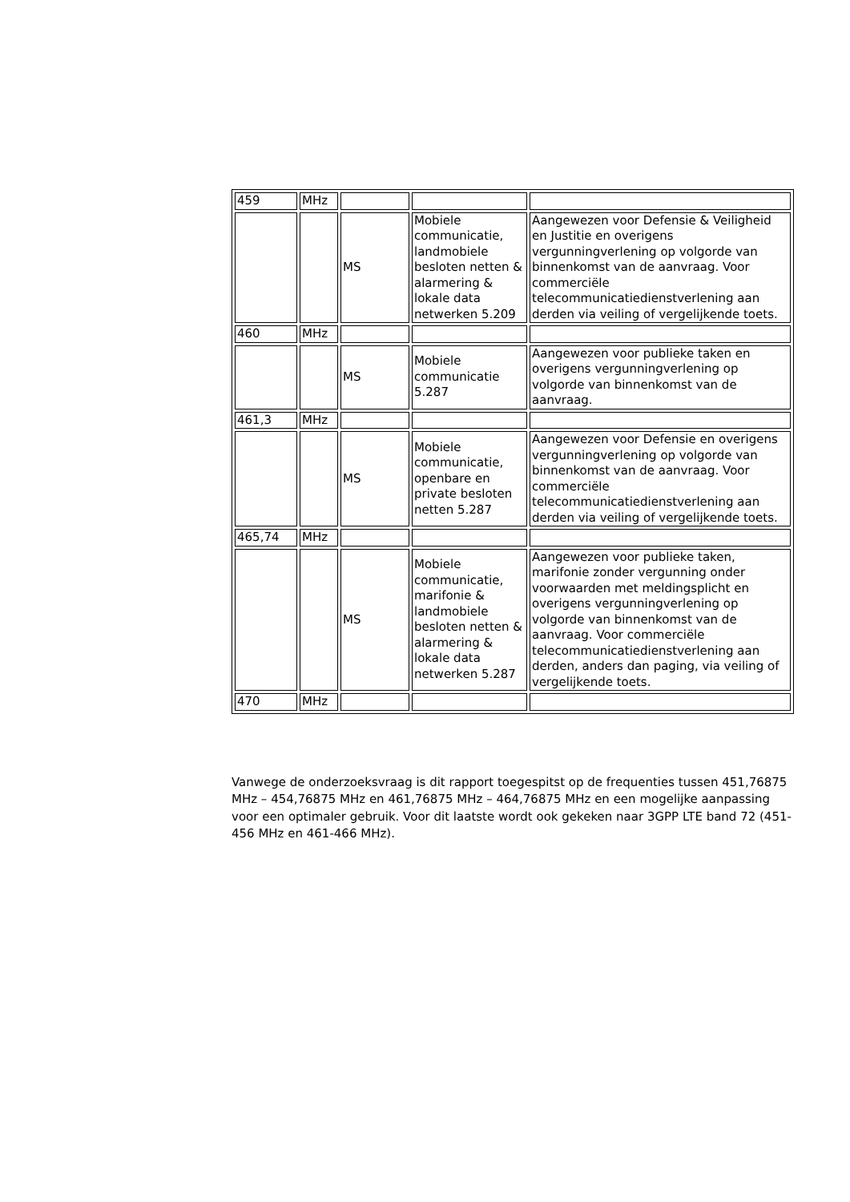| 459 | MHz | | | |
| | | MS | Mobiele communicatie, landmobiele besloten netten & alarmering & lokale data netwerken 5.209 | Aangewezen voor Defensie & Veiligheid en Justitie en overigens vergunningverlening op volgorde van binnenkomst van de aanvraag. Voor commerciële telecommunicatiedienstverlening aan derden via veiling of vergelijkende toets. |
| 460 | MHz | | | |
| | | MS | Mobiele communicatie 5.287 | Aangewezen voor publieke taken en overigens vergunningverlening op volgorde van binnenkomst van de aanvraag. |
| 461,3 | MHz | | | |
| | | MS | Mobiele communicatie, openbare en private besloten netten 5.287 | Aangewezen voor Defensie en overigens vergunningverlening op volgorde van binnenkomst van de aanvraag. Voor commerciële telecommunicatiedienstverlening aan derden via veiling of vergelijkende toets. |
| 465,74 | MHz | | | |
| | | MS | Mobiele communicatie, marifonie & landmobiele besloten netten & alarmering & lokale data netwerken 5.287 | Aangewezen voor publieke taken, marifonie zonder vergunning onder voorwaarden met meldingsplicht en overigens vergunningverlening op volgorde van binnenkomst van de aanvraag. Voor commerciële telecommunicatiedienstverlening aan derden, anders dan paging, via veiling of vergelijkende toets. |
| 470 | MHz | | | |
Vanwege de onderzoeksvraag is dit rapport toegespitst op de frequenties tussen 451,76875 MHz – 454,76875 MHz en 461,76875 MHz – 464,76875 MHz en een mogelijke aanpassing voor een optimaler gebruik. Voor dit laatste wordt ook gekeken naar 3GPP LTE band 72 (451-456 MHz en 461-466 MHz).